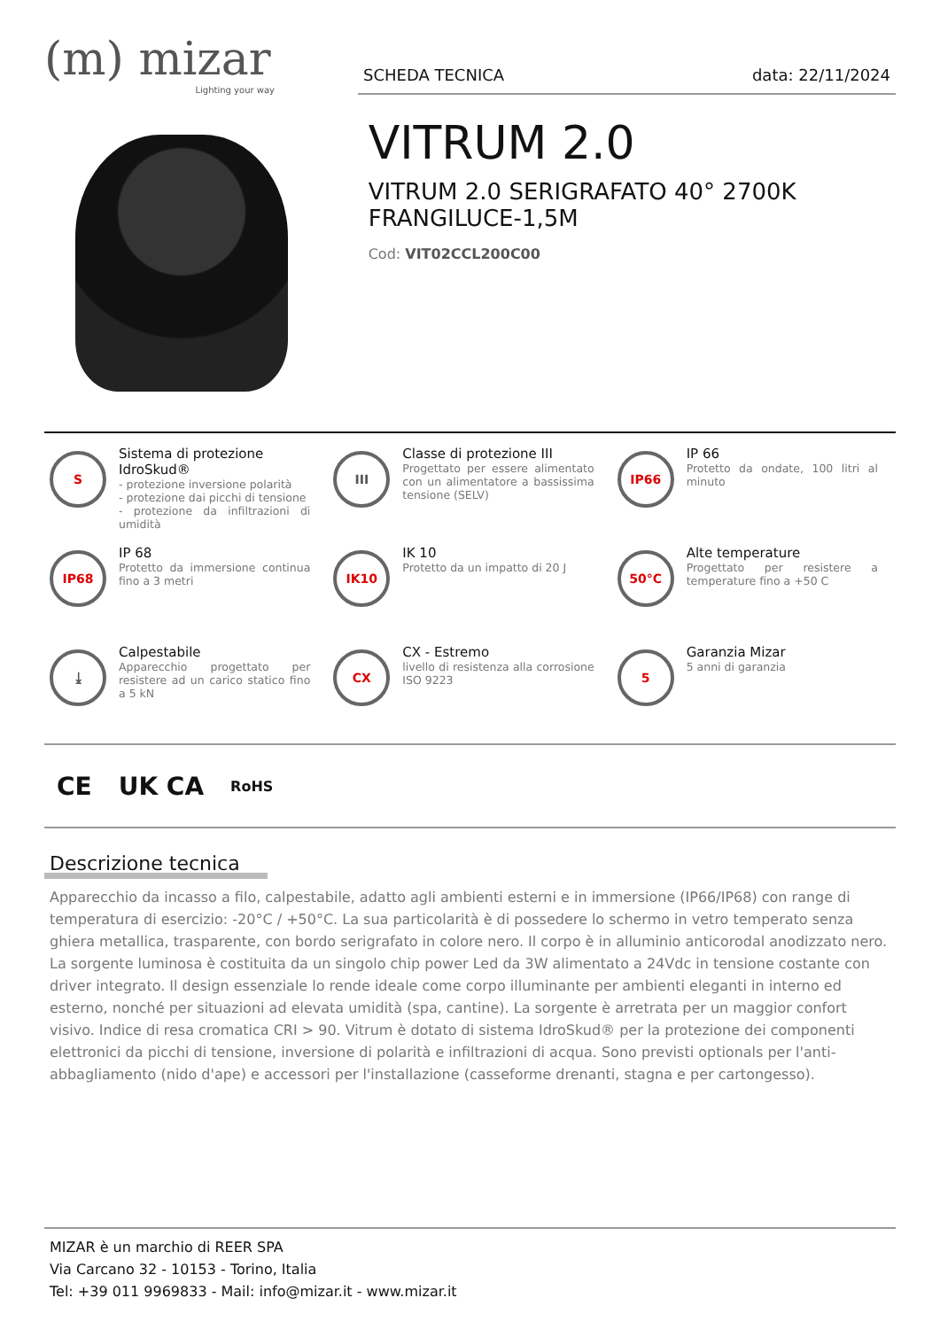(m) mizar
Lighting your way
SCHEDA TECNICA data: 22/11/2024
VITRUM 2.0
VITRUM 2.0 SERIGRAFATO 40° 2700K FRANGILUCE-1,5M
Cod: VIT02CCL200C00
S
Sistema di protezione IdroSkud®
- protezione inversione polarità
- protezione dai picchi di tensione
- protezione da infiltrazioni di umidità
III
Classe di protezione III
Progettato per essere alimentato con un alimentatore a bassissima tensione (SELV)
IP66
IP 66
Protetto da ondate, 100 litri al minuto
IP68
IP 68
Protetto da immersione continua fino a 3 metri
IK10
IK 10
Protetto da un impatto di 20 J
50°C
Alte temperature
Progettato per resistere a temperature fino a +50 C
⤓
Calpestabile
Apparecchio progettato per resistere ad un carico statico fino a 5 kN
CX
CX - Estremo
livello di resistenza alla corrosione ISO 9223
5
Garanzia Mizar
5 anni di garanzia
CE UK CA RoHS
Descrizione tecnica
Apparecchio da incasso a filo, calpestabile, adatto agli ambienti esterni e in immersione (IP66/IP68) con range di temperatura di esercizio: -20°C / +50°C. La sua particolarità è di possedere lo schermo in vetro temperato senza ghiera metallica, trasparente, con bordo serigrafato in colore nero. Il corpo è in alluminio anticorodal anodizzato nero. La sorgente luminosa è costituita da un singolo chip power Led da 3W alimentato a 24Vdc in tensione costante con driver integrato. Il design essenziale lo rende ideale come corpo illuminante per ambienti eleganti in interno ed esterno, nonché per situazioni ad elevata umidità (spa, cantine). La sorgente è arretrata per un maggior confort visivo. Indice di resa cromatica CRI > 90. Vitrum è dotato di sistema IdroSkud® per la protezione dei componenti elettronici da picchi di tensione, inversione di polarità e infiltrazioni di acqua. Sono previsti optionals per l'anti-abbagliamento (nido d'ape) e accessori per l'installazione (casseforme drenanti, stagna e per cartongesso).
MIZAR è un marchio di REER SPA
Via Carcano 32 - 10153 - Torino, Italia
Tel: +39 011 9969833 - Mail: info@mizar.it - www.mizar.it